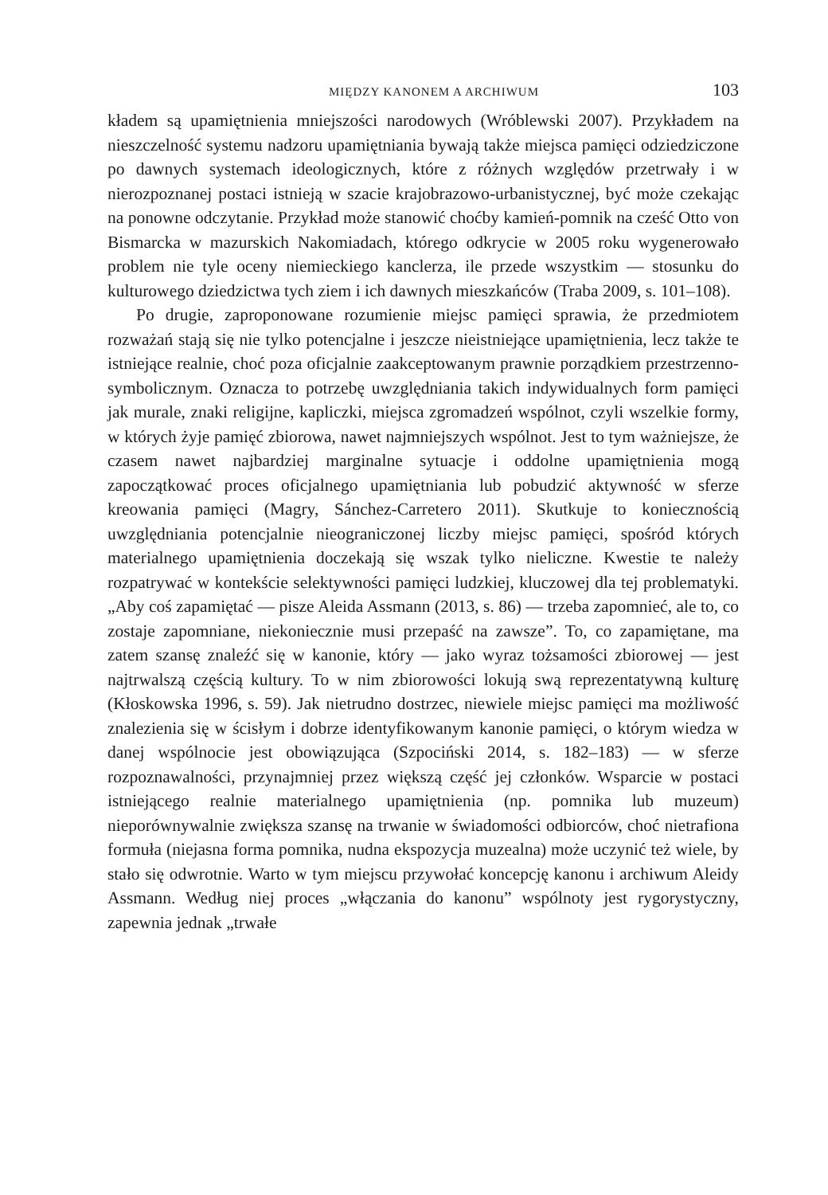MIĘDZY KANONEM A ARCHIWUM 103
kładem są upamiętnienia mniejszości narodowych (Wróblewski 2007). Przykładem na nieszczelność systemu nadzoru upamiętniania bywają także miejsca pamięci odziedziczone po dawnych systemach ideologicznych, które z różnych względów przetrwały i w nierozpoznanej postaci istnieją w szacie krajobrazowo-urbanistycznej, być może czekając na ponowne odczytanie. Przykład może stanowić choćby kamień-pomnik na cześć Otto von Bismarcka w mazurskich Nakomiadach, którego odkrycie w 2005 roku wygenerowało problem nie tyle oceny niemieckiego kanclerza, ile przede wszystkim — stosunku do kulturowego dziedzictwa tych ziem i ich dawnych mieszkańców (Traba 2009, s. 101–108).
Po drugie, zaproponowane rozumienie miejsc pamięci sprawia, że przedmiotem rozważań stają się nie tylko potencjalne i jeszcze nieistniejące upamiętnienia, lecz także te istniejące realnie, choć poza oficjalnie zaakceptowanym prawnie porządkiem przestrzenno-symbolicznym. Oznacza to potrzebę uwzględniania takich indywidualnych form pamięci jak murale, znaki religijne, kapliczki, miejsca zgromadzeń wspólnot, czyli wszelkie formy, w których żyje pamięć zbiorowa, nawet najmniejszych wspólnot. Jest to tym ważniejsze, że czasem nawet najbardziej marginalne sytuacje i oddolne upamiętnienia mogą zapoczątkować proces oficjalnego upamiętniania lub pobudzić aktywność w sferze kreowania pamięci (Magry, Sánchez-Carretero 2011). Skutkuje to koniecznością uwzględniania potencjalnie nieograniczonej liczby miejsc pamięci, spośród których materialnego upamiętnienia doczekają się wszak tylko nieliczne. Kwestie te należy rozpatrywać w kontekście selektywności pamięci ludzkiej, kluczowej dla tej problematyki. „Aby coś zapamiętać — pisze Aleida Assmann (2013, s. 86) — trzeba zapomnieć, ale to, co zostaje zapomniane, niekoniecznie musi przepaść na zawsze”. To, co zapamiętane, ma zatem szansę znaleźć się w kanonie, który — jako wyraz tożsamości zbiorowej — jest najtrwalszą częścią kultury. To w nim zbiorowości lokują swą reprezentatywną kulturę (Kłoskowska 1996, s. 59). Jak nietrudno dostrzec, niewiele miejsc pamięci ma możliwość znalezienia się w ścisłym i dobrze identyfikowanym kanonie pamięci, o którym wiedza w danej wspólnocie jest obowiązująca (Szpociński 2014, s. 182–183) — w sferze rozpoznawalności, przynajmniej przez większą część jej członków. Wsparcie w postaci istniejącego realnie materialnego upamiętnienia (np. pomnika lub muzeum) nieporównywalnie zwiększa szansę na trwanie w świadomości odbiorców, choć nietrafiona formuła (niejasna forma pomnika, nudna ekspozycja muzealna) może uczynić też wiele, by stało się odwrotnie. Warto w tym miejscu przywołać koncepcję kanonu i archiwum Aleidy Assmann. Według niej proces „włączania do kanonu” wspólnoty jest rygorystyczny, zapewnia jednak „trwałe